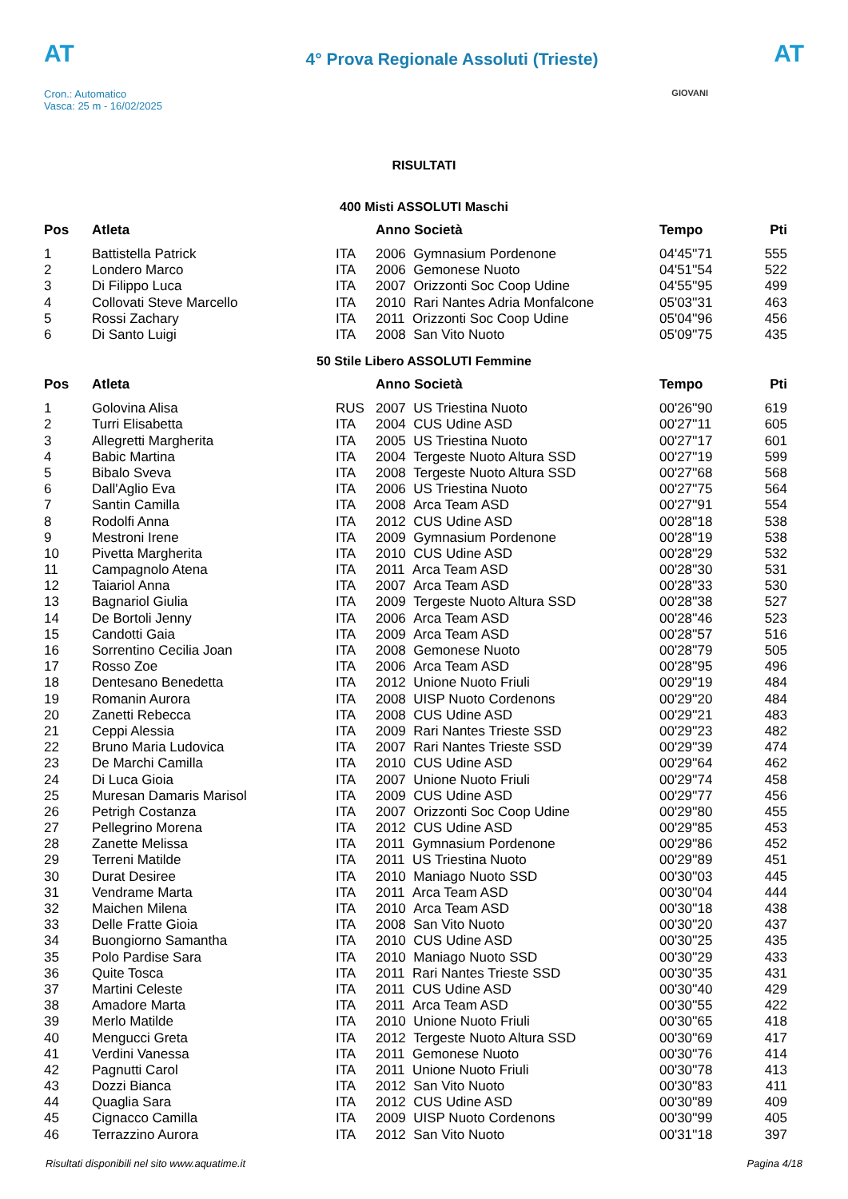AT
Cron.: Automatico
Vasca: 25 m - 16/02/2025
4° Prova Regionale Assoluti (Trieste)
AT
GIOVANI
RISULTATI
400 Misti ASSOLUTI Maschi
| Pos | Atleta | | Anno Società | Tempo | Pti |
| --- | --- | --- | --- | --- | --- |
| 1 | Battistella Patrick | ITA | 2006 Gymnasium Pordenone | 04'45''71 | 555 |
| 2 | Londero Marco | ITA | 2006 Gemonese Nuoto | 04'51''54 | 522 |
| 3 | Di Filippo Luca | ITA | 2007 Orizzonti Soc Coop Udine | 04'55''95 | 499 |
| 4 | Collovati Steve Marcello | ITA | 2010 Rari Nantes Adria Monfalcone | 05'03''31 | 463 |
| 5 | Rossi Zachary | ITA | 2011 Orizzonti Soc Coop Udine | 05'04''96 | 456 |
| 6 | Di Santo Luigi | ITA | 2008 San Vito Nuoto | 05'09''75 | 435 |
50 Stile Libero ASSOLUTI Femmine
| Pos | Atleta | | Anno Società | Tempo | Pti |
| --- | --- | --- | --- | --- | --- |
| 1 | Golovina Alisa | RUS | 2007 US Triestina Nuoto | 00'26''90 | 619 |
| 2 | Turri Elisabetta | ITA | 2004 CUS Udine ASD | 00'27''11 | 605 |
| 3 | Allegretti Margherita | ITA | 2005 US Triestina Nuoto | 00'27''17 | 601 |
| 4 | Babic Martina | ITA | 2004 Tergeste Nuoto Altura SSD | 00'27''19 | 599 |
| 5 | Bibalo Sveva | ITA | 2008 Tergeste Nuoto Altura SSD | 00'27''68 | 568 |
| 6 | Dall'Aglio Eva | ITA | 2006 US Triestina Nuoto | 00'27''75 | 564 |
| 7 | Santin Camilla | ITA | 2008 Arca Team ASD | 00'27''91 | 554 |
| 8 | Rodolfi Anna | ITA | 2012 CUS Udine ASD | 00'28''18 | 538 |
| 9 | Mestroni Irene | ITA | 2009 Gymnasium Pordenone | 00'28''19 | 538 |
| 10 | Pivetta Margherita | ITA | 2010 CUS Udine ASD | 00'28''29 | 532 |
| 11 | Campagnolo Atena | ITA | 2011 Arca Team ASD | 00'28''30 | 531 |
| 12 | Taiariol Anna | ITA | 2007 Arca Team ASD | 00'28''33 | 530 |
| 13 | Bagnariol Giulia | ITA | 2009 Tergeste Nuoto Altura SSD | 00'28''38 | 527 |
| 14 | De Bortoli Jenny | ITA | 2006 Arca Team ASD | 00'28''46 | 523 |
| 15 | Candotti Gaia | ITA | 2009 Arca Team ASD | 00'28''57 | 516 |
| 16 | Sorrentino Cecilia Joan | ITA | 2008 Gemonese Nuoto | 00'28''79 | 505 |
| 17 | Rosso Zoe | ITA | 2006 Arca Team ASD | 00'28''95 | 496 |
| 18 | Dentesano Benedetta | ITA | 2012 Unione Nuoto Friuli | 00'29''19 | 484 |
| 19 | Romanin Aurora | ITA | 2008 UISP Nuoto Cordenons | 00'29''20 | 484 |
| 20 | Zanetti Rebecca | ITA | 2008 CUS Udine ASD | 00'29''21 | 483 |
| 21 | Ceppi Alessia | ITA | 2009 Rari Nantes Trieste SSD | 00'29''23 | 482 |
| 22 | Bruno Maria Ludovica | ITA | 2007 Rari Nantes Trieste SSD | 00'29''39 | 474 |
| 23 | De Marchi Camilla | ITA | 2010 CUS Udine ASD | 00'29''64 | 462 |
| 24 | Di Luca Gioia | ITA | 2007 Unione Nuoto Friuli | 00'29''74 | 458 |
| 25 | Muresan Damaris Marisol | ITA | 2009 CUS Udine ASD | 00'29''77 | 456 |
| 26 | Petrigh Costanza | ITA | 2007 Orizzonti Soc Coop Udine | 00'29''80 | 455 |
| 27 | Pellegrino Morena | ITA | 2012 CUS Udine ASD | 00'29''85 | 453 |
| 28 | Zanette Melissa | ITA | 2011 Gymnasium Pordenone | 00'29''86 | 452 |
| 29 | Terreni Matilde | ITA | 2011 US Triestina Nuoto | 00'29''89 | 451 |
| 30 | Durat Desiree | ITA | 2010 Maniago Nuoto SSD | 00'30''03 | 445 |
| 31 | Vendrame Marta | ITA | 2011 Arca Team ASD | 00'30''04 | 444 |
| 32 | Maichen Milena | ITA | 2010 Arca Team ASD | 00'30''18 | 438 |
| 33 | Delle Fratte Gioia | ITA | 2008 San Vito Nuoto | 00'30''20 | 437 |
| 34 | Buongiorno Samantha | ITA | 2010 CUS Udine ASD | 00'30''25 | 435 |
| 35 | Polo Pardise Sara | ITA | 2010 Maniago Nuoto SSD | 00'30''29 | 433 |
| 36 | Quite Tosca | ITA | 2011 Rari Nantes Trieste SSD | 00'30''35 | 431 |
| 37 | Martini Celeste | ITA | 2011 CUS Udine ASD | 00'30''40 | 429 |
| 38 | Amadore Marta | ITA | 2011 Arca Team ASD | 00'30''55 | 422 |
| 39 | Merlo Matilde | ITA | 2010 Unione Nuoto Friuli | 00'30''65 | 418 |
| 40 | Mengucci Greta | ITA | 2012 Tergeste Nuoto Altura SSD | 00'30''69 | 417 |
| 41 | Verdini Vanessa | ITA | 2011 Gemonese Nuoto | 00'30''76 | 414 |
| 42 | Pagnutti Carol | ITA | 2011 Unione Nuoto Friuli | 00'30''78 | 413 |
| 43 | Dozzi Bianca | ITA | 2012 San Vito Nuoto | 00'30''83 | 411 |
| 44 | Quaglia Sara | ITA | 2012 CUS Udine ASD | 00'30''89 | 409 |
| 45 | Cignacco Camilla | ITA | 2009 UISP Nuoto Cordenons | 00'30''99 | 405 |
| 46 | Terrazzino Aurora | ITA | 2012 San Vito Nuoto | 00'31''18 | 397 |
Risultati disponibili nel sito www.aquatime.it Pagina 4/18